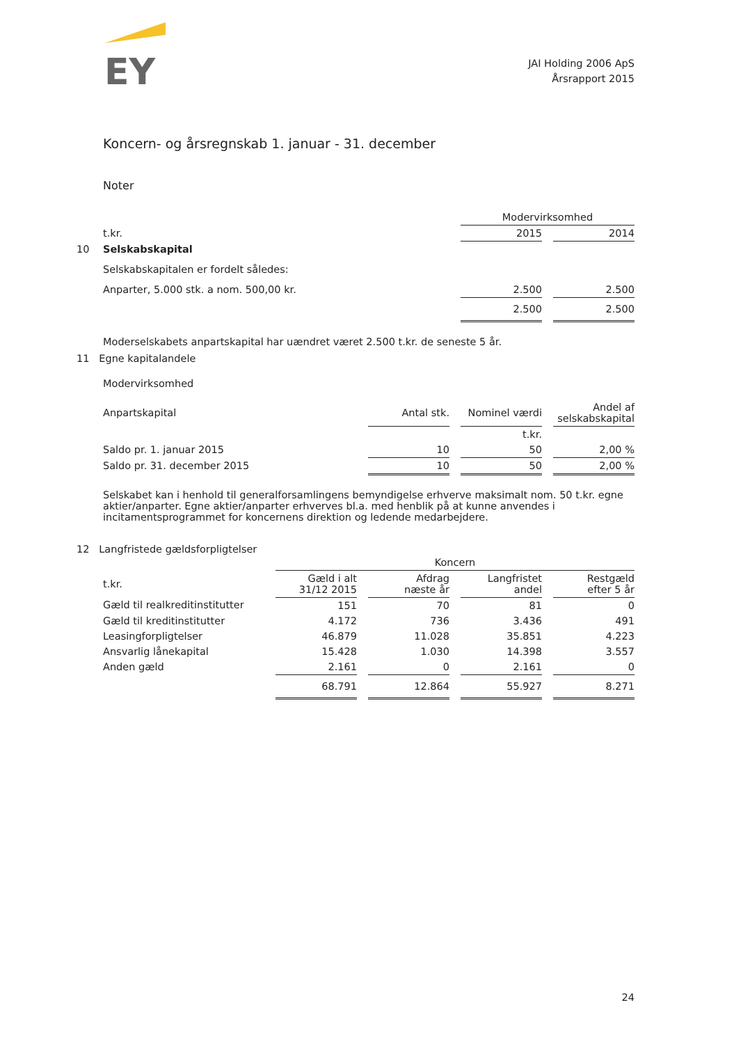EY
JAI Holding 2006 ApS
Årsrapport 2015
Koncern- og årsregnskab 1. januar - 31. december
Noter
| | | Modervirksomhed | | |
| | t.kr. | 2015 | | 2014 |
| 10 | Selskabskapital | | | |
| | Selskabskapitalen er fordelt således: | | | |
| | Anparter, 5.000 stk. a nom. 500,00 kr. | 2.500 | | 2.500 |
| | | 2.500 | | 2.500 |
Moderselskabets anpartskapital har uændret været 2.500 t.kr. de seneste 5 år.
11 Egne kapitalandele
Modervirksomhed
| | Anpartskapital | Antal stk. | | Nominel værdi | | Andel af selskabskapital |
| | | | | t.kr. | | |
| | Saldo pr. 1. januar 2015 | 10 | | 50 | | 2,00 % |
| | Saldo pr. 31. december 2015 | 10 | | 50 | | 2,00 % |
Selskabet kan i henhold til generalforsamlingens bemyndigelse erhverve maksimalt nom. 50 t.kr. egne aktier/anparter. Egne aktier/anparter erhverves bl.a. med henblik på at kunne anvendes i incitamentsprogrammet for koncernens direktion og ledende medarbejdere.
12 Langfristede gældsforpligtelser
| | | Koncern | | | | | | |
| | t.kr. | Gæld i alt 31/12 2015 | | Afdrag næste år | | Langfristet andel | | Restgæld efter 5 år |
| | Gæld til realkreditinstitutter | 151 | | 70 | | 81 | | 0 |
| | Gæld til kreditinstitutter | 4.172 | | 736 | | 3.436 | | 491 |
| | Leasingforpligtelser | 46.879 | | 11.028 | | 35.851 | | 4.223 |
| | Ansvarlig lånekapital | 15.428 | | 1.030 | | 14.398 | | 3.557 |
| | Anden gæld | 2.161 | | 0 | | 2.161 | | 0 |
| | | 68.791 | | 12.864 | | 55.927 | | 8.271 |
24